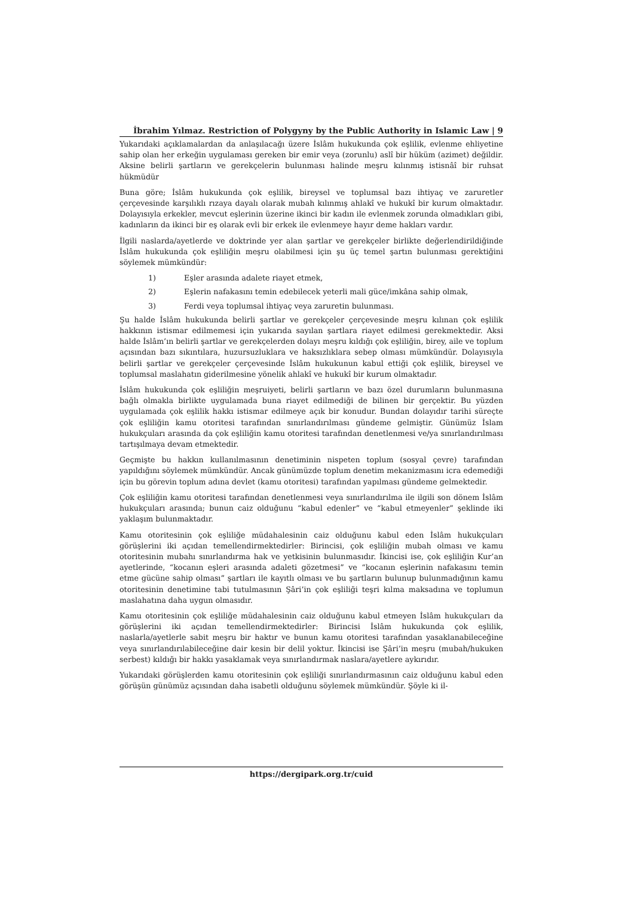İbrahim Yılmaz. Restriction of Polygyny by the Public Authority in Islamic Law | 9
Yukarıdaki açıklamalardan da anlaşılacağı üzere İslâm hukukunda çok eşlilik, evlenme ehliyetine sahip olan her erkeğin uygulaması gereken bir emir veya (zorunlu) aslî bir hüküm (azimet) değildir. Aksine belirli şartların ve gerekçelerin bulunması halinde meşru kılınmış istisnâî bir ruhsat hükmüdür
Buna göre; İslâm hukukunda çok eşlilik, bireysel ve toplumsal bazı ihtiyaç ve zaruretler çerçevesinde karşılıklı rızaya dayalı olarak mubah kılınmış ahlakî ve hukukî bir kurum olmaktadır. Dolayısıyla erkekler, mevcut eşlerinin üzerine ikinci bir kadın ile evlenmek zorunda olmadıkları gibi, kadınların da ikinci bir eş olarak evli bir erkek ile evlenmeye hayır deme hakları vardır.
İlgili naslarda/ayetlerde ve doktrinde yer alan şartlar ve gerekçeler birlikte değerlendirildiğinde İslâm hukukunda çok eşliliğin meşru olabilmesi için şu üç temel şartın bulunması gerektiğini söylemek mümkündür:
1) Eşler arasında adalete riayet etmek,
2) Eşlerin nafakasını temin edebilecek yeterli mali güce/imkâna sahip olmak,
3) Ferdi veya toplumsal ihtiyaç veya zaruretin bulunması.
Şu halde İslâm hukukunda belirli şartlar ve gerekçeler çerçevesinde meşru kılınan çok eşlilik hakkının istismar edilmemesi için yukarıda sayılan şartlara riayet edilmesi gerekmektedir. Aksi halde İslâm’ın belirli şartlar ve gerekçelerden dolayı meşru kıldığı çok eşliliğin, birey, aile ve toplum açısından bazı sıkıntılara, huzursuzluklara ve haksızlıklara sebep olması mümkündür. Dolayısıyla belirli şartlar ve gerekçeler çerçevesinde İslâm hukukunun kabul ettiği çok eşlilik, bireysel ve toplumsal maslahatın giderilmesine yönelik ahlakî ve hukukî bir kurum olmaktadır.
İslâm hukukunda çok eşliliğin meşruiyeti, belirli şartların ve bazı özel durumların bulunmasına bağlı olmakla birlikte uygulamada buna riayet edilmediği de bilinen bir gerçektir. Bu yüzden uygulamada çok eşlilik hakkı istismar edilmeye açık bir konudur. Bundan dolayıdır tarihi süreçte çok eşliliğin kamu otoritesi tarafından sınırlandırılması gündeme gelmiştir. Günümüz İslam hukukçuları arasında da çok eşliliğin kamu otoritesi tarafından denetlenmesi ve/ya sınırlandırılması tartışılmaya devam etmektedir.
Geçmişte bu hakkın kullanılmasının denetiminin nispeten toplum (sosyal çevre) tarafından yapıldığını söylemek mümkündür. Ancak günümüzde toplum denetim mekanizmasını icra edemediği için bu görevin toplum adına devlet (kamu otoritesi) tarafından yapılması gündeme gelmektedir.
Çok eşliliğin kamu otoritesi tarafından denetlenmesi veya sınırlandırılma ile ilgili son dönem İslâm hukukçuları arasında; bunun caiz olduğunu “kabul edenler” ve “kabul etmeyenler” şeklinde iki yaklaşım bulunmaktadır.
Kamu otoritesinin çok eşliliğe müdahalesinin caiz olduğunu kabul eden İslâm hukukçuları görüşlerini iki açıdan temellendirmektedirler: Birincisi, çok eşliliğin mubah olması ve kamu otoritesinin mubahı sınırlandırma hak ve yetkisinin bulunmasıdır. İkincisi ise, çok eşliliğin Kur’an ayetlerinde, “kocanın eşleri arasında adaleti gözetmesi” ve “kocanın eşlerinin nafakasını temin etme gücüne sahip olması” şartları ile kayıtlı olması ve bu şartların bulunup bulunmadığının kamu otoritesinin denetimine tabi tutulmasının Şâri’in çok eşliliği teşri kılma maksadına ve toplumun maslahatına daha uygun olmasıdır.
Kamu otoritesinin çok eşliliğe müdahalesinin caiz olduğunu kabul etmeyen İslâm hukukçuları da görüşlerini iki açıdan temellendirmektedirler: Birincisi İslâm hukukunda çok eşlilik, naslarla/ayetlerle sabit meşru bir haktır ve bunun kamu otoritesi tarafından yasaklanabileceğine veya sınırlandırılabileceğine dair kesin bir delil yoktur. İkincisi ise Şâri’in meşru (mubah/hukuken serbest) kıldığı bir hakkı yasaklamak veya sınırlandırmak naslara/ayetlere aykırıdır.
Yukarıdaki görüşlerden kamu otoritesinin çok eşliliği sınırlandırmasının caiz olduğunu kabul eden görüşün günümüz açısından daha isabetli olduğunu söylemek mümkündür. Şöyle ki il-
https://dergipark.org.tr/cuid